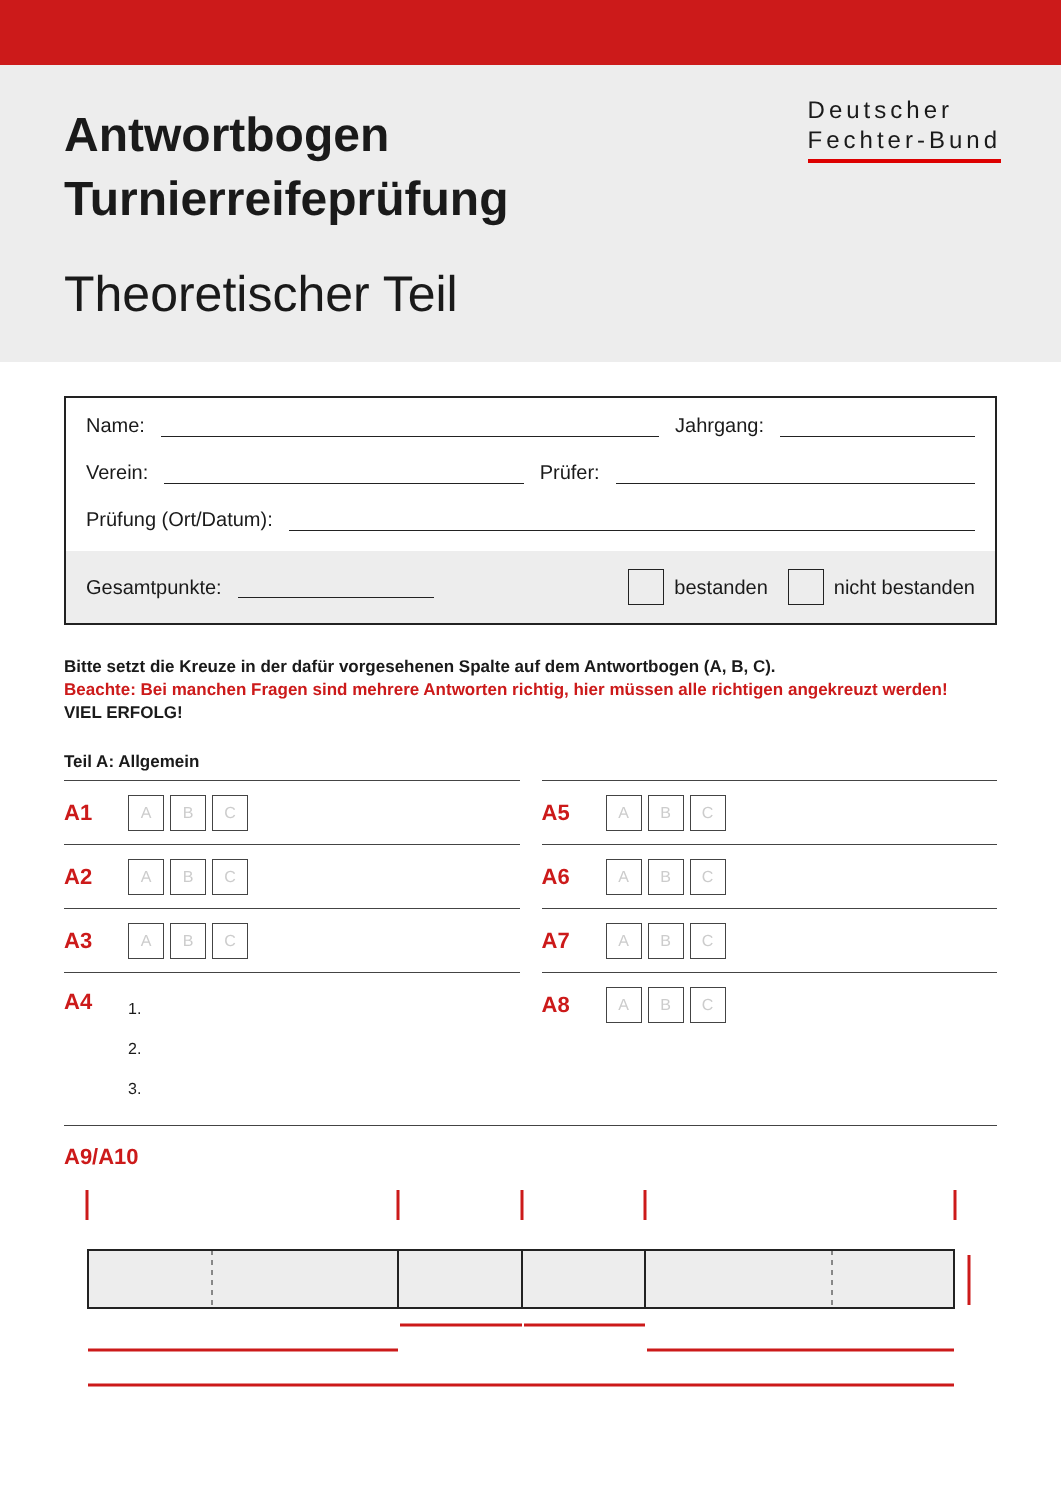Antwortbogen
Turnierreifeprüfung
Theoretischer Teil
Deutscher
Fechter-Bund
Name: Jahrgang:
Verein: Prüfer:
Prüfung (Ort/Datum):
Gesamtpunkte: bestanden nicht bestanden
Bitte setzt die Kreuze in der dafür vorgesehenen Spalte auf dem Antwortbogen (A, B, C).
Beachte: Bei manchen Fragen sind mehrere Antworten richtig, hier müssen alle richtigen angekreuzt werden!
VIEL ERFOLG!
Teil A: Allgemein
A1 A B C
A2 A B C
A3 A B C
A4
1.
2.
3.
A5 A B C
A6 A B C
A7 A B C
A8 A B C
A9/A10